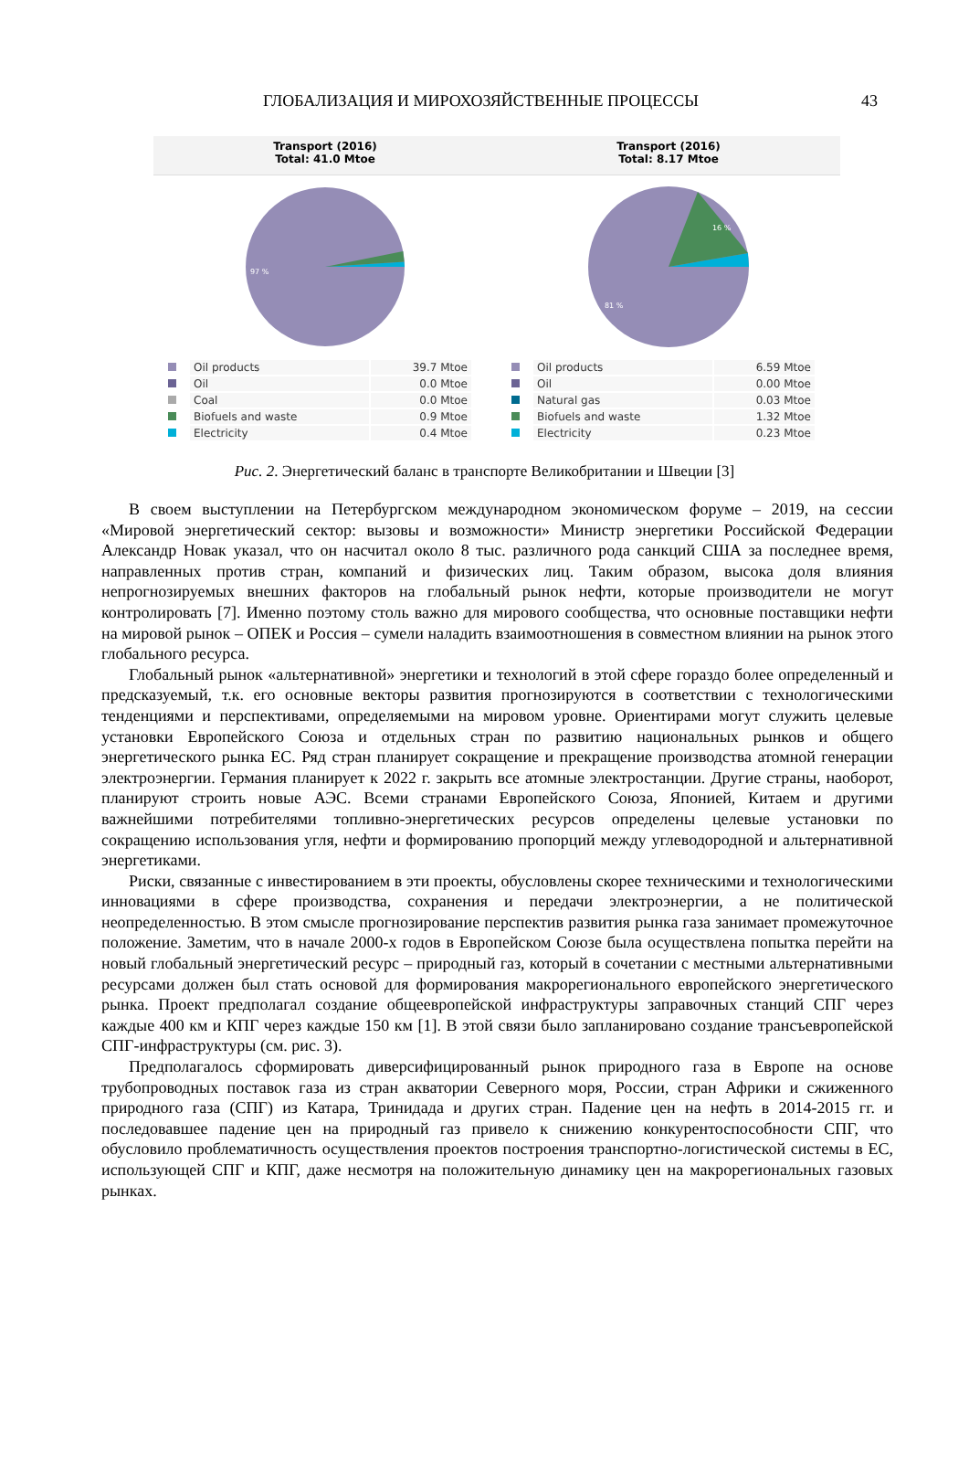ГЛОБАЛИЗАЦИЯ И МИРОХОЗЯЙСТВЕННЫЕ ПРОЦЕССЫ
43
Transport (2016)
Total: 41.0 Mtoe
97 %
| | Oil products | 39.7 Mtoe |
| | Oil | 0.0 Mtoe |
| | Coal | 0.0 Mtoe |
| | Biofuels and waste | 0.9 Mtoe |
| | Electricity | 0.4 Mtoe |
Transport (2016)
Total: 8.17 Mtoe
81 %
16 %
| | Oil products | 6.59 Mtoe |
| | Oil | 0.00 Mtoe |
| | Natural gas | 0.03 Mtoe |
| | Biofuels and waste | 1.32 Mtoe |
| | Electricity | 0.23 Mtoe |
Рис. 2. Энергетический баланс в транспорте Великобритании и Швеции [3]
В своем выступлении на Петербургском международном экономическом форуме – 2019, на сессии «Мировой энергетический сектор: вызовы и возможности» Министр энергетики Российской Федерации Александр Новак указал, что он насчитал около 8 тыс. различного рода санкций США за последнее время, направленных против стран, компаний и физических лиц. Таким образом, высока доля влияния непрогнозируемых внешних факторов на глобальный рынок нефти, которые производители не могут контролировать [7]. Именно поэтому столь важно для мирового сообщества, что основные поставщики нефти на мировой рынок – ОПЕК и Россия – сумели наладить взаимоотношения в совместном влиянии на рынок этого глобального ресурса.
Глобальный рынок «альтернативной» энергетики и технологий в этой сфере гораздо более определенный и предсказуемый, т.к. его основные векторы развития прогнозируются в соответствии с технологическими тенденциями и перспективами, определяемыми на мировом уровне. Ориентирами могут служить целевые установки Европейского Союза и отдельных стран по развитию национальных рынков и общего энергетического рынка ЕС. Ряд стран планирует сокращение и прекращение производства атомной генерации электроэнергии. Германия планирует к 2022 г. закрыть все атомные электростанции. Другие страны, наоборот, планируют строить новые АЭС. Всеми странами Европейского Союза, Японией, Китаем и другими важнейшими потребителями топливно-энергетических ресурсов определены целевые установки по сокращению использования угля, нефти и формированию пропорций между углеводородной и альтернативной энергетиками.
Риски, связанные с инвестированием в эти проекты, обусловлены скорее техническими и технологическими инновациями в сфере производства, сохранения и передачи электроэнергии, а не политической неопределенностью. В этом смысле прогнозирование перспектив развития рынка газа занимает промежуточное положение. Заметим, что в начале 2000-х годов в Европейском Союзе была осуществлена попытка перейти на новый глобальный энергетический ресурс – природный газ, который в сочетании с местными альтернативными ресурсами должен был стать основой для формирования макрорегионального европейского энергетического рынка. Проект предполагал создание общеевропейской инфраструктуры заправочных станций СПГ через каждые 400 км и КПГ через каждые 150 км [1]. В этой связи было запланировано создание трансъевропейской СПГ-инфраструктуры (см. рис. 3).
Предполагалось сформировать диверсифицированный рынок природного газа в Европе на основе трубопроводных поставок газа из стран акватории Северного моря, России, стран Африки и сжиженного природного газа (СПГ) из Катара, Тринидада и других стран. Падение цен на нефть в 2014-2015 гг. и последовавшее падение цен на природный газ привело к снижению конкурентоспособности СПГ, что обусловило проблематичность осуществления проектов построения транспортно-логистической системы в ЕС, использующей СПГ и КПГ, даже несмотря на положительную динамику цен на макрорегиональных газовых рынках.